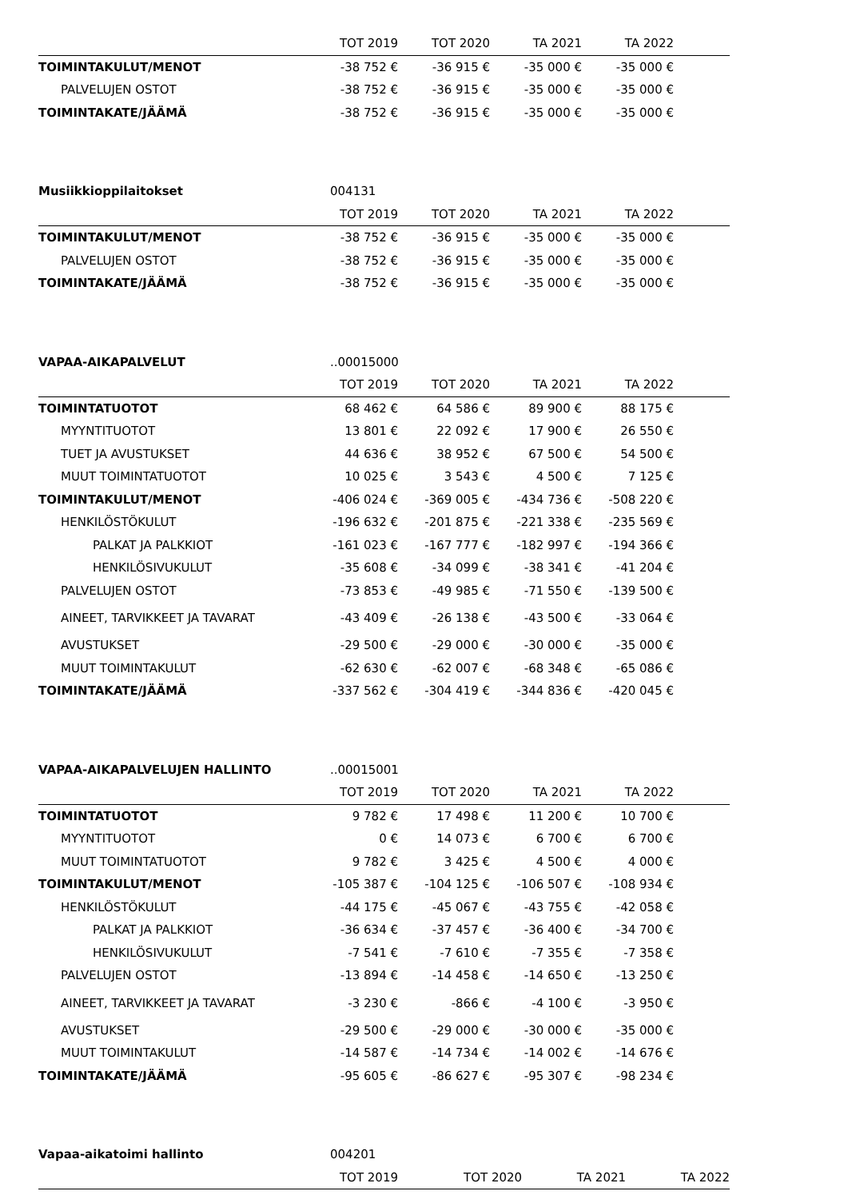| | TOT 2019 | TOT 2020 | TA 2021 | TA 2022 | |
| --- | --- | --- | --- | --- | --- |
| TOIMINTAKULUT/MENOT | -38 752 € | -36 915 € | -35 000 € | -35 000 € | |
| PALVELUJEN OSTOT | -38 752 € | -36 915 € | -35 000 € | -35 000 € | |
| TOIMINTAKATE/JÄÄMÄ | -38 752 € | -36 915 € | -35 000 € | -35 000 € | |
| Musiikkioppilaitokset | 004131 | | | | |
| | TOT 2019 | TOT 2020 | TA 2021 | TA 2022 | |
| TOIMINTAKULUT/MENOT | -38 752 € | -36 915 € | -35 000 € | -35 000 € | |
| PALVELUJEN OSTOT | -38 752 € | -36 915 € | -35 000 € | -35 000 € | |
| TOIMINTAKATE/JÄÄMÄ | -38 752 € | -36 915 € | -35 000 € | -35 000 € | |
| VAPAA-AIKAPALVELUT | ..00015000 | | | | |
| | TOT 2019 | TOT 2020 | TA 2021 | TA 2022 | |
| TOIMINTATUOTOT | 68 462 € | 64 586 € | 89 900 € | 88 175 € | |
| MYYNTITUOTOT | 13 801 € | 22 092 € | 17 900 € | 26 550 € | |
| TUET JA AVUSTUKSET | 44 636 € | 38 952 € | 67 500 € | 54 500 € | |
| MUUT TOIMINTATUOTOT | 10 025 € | 3 543 € | 4 500 € | 7 125 € | |
| TOIMINTAKULUT/MENOT | -406 024 € | -369 005 € | -434 736 € | -508 220 € | |
| HENKILÖSTÖKULUT | -196 632 € | -201 875 € | -221 338 € | -235 569 € | |
| PALKAT JA PALKKIOT | -161 023 € | -167 777 € | -182 997 € | -194 366 € | |
| HENKILÖSIVUKULUT | -35 608 € | -34 099 € | -38 341 € | -41 204 € | |
| PALVELUJEN OSTOT | -73 853 € | -49 985 € | -71 550 € | -139 500 € | |
| AINEET, TARVIKKEET JA TAVARAT | -43 409 € | -26 138 € | -43 500 € | -33 064 € | |
| AVUSTUKSET | -29 500 € | -29 000 € | -30 000 € | -35 000 € | |
| MUUT TOIMINTAKULUT | -62 630 € | -62 007 € | -68 348 € | -65 086 € | |
| TOIMINTAKATE/JÄÄMÄ | -337 562 € | -304 419 € | -344 836 € | -420 045 € | |
| VAPAA-AIKAPALVELUJEN HALLINTO | ..00015001 | | | | |
| | TOT 2019 | TOT 2020 | TA 2021 | TA 2022 | |
| TOIMINTATUOTOT | 9 782 € | 17 498 € | 11 200 € | 10 700 € | |
| MYYNTITUOTOT | 0 € | 14 073 € | 6 700 € | 6 700 € | |
| MUUT TOIMINTATUOTOT | 9 782 € | 3 425 € | 4 500 € | 4 000 € | |
| TOIMINTAKULUT/MENOT | -105 387 € | -104 125 € | -106 507 € | -108 934 € | |
| HENKILÖSTÖKULUT | -44 175 € | -45 067 € | -43 755 € | -42 058 € | |
| PALKAT JA PALKKIOT | -36 634 € | -37 457 € | -36 400 € | -34 700 € | |
| HENKILÖSIVUKULUT | -7 541 € | -7 610 € | -7 355 € | -7 358 € | |
| PALVELUJEN OSTOT | -13 894 € | -14 458 € | -14 650 € | -13 250 € | |
| AINEET, TARVIKKEET JA TAVARAT | -3 230 € | -866 € | -4 100 € | -3 950 € | |
| AVUSTUKSET | -29 500 € | -29 000 € | -30 000 € | -35 000 € | |
| MUUT TOIMINTAKULUT | -14 587 € | -14 734 € | -14 002 € | -14 676 € | |
| TOIMINTAKATE/JÄÄMÄ | -95 605 € | -86 627 € | -95 307 € | -98 234 € | |
| Vapaa-aikatoimi hallinto | 004201 | | | | |
| | TOT 2019 | TOT 2020 | TA 2021 | TA 2022 | |